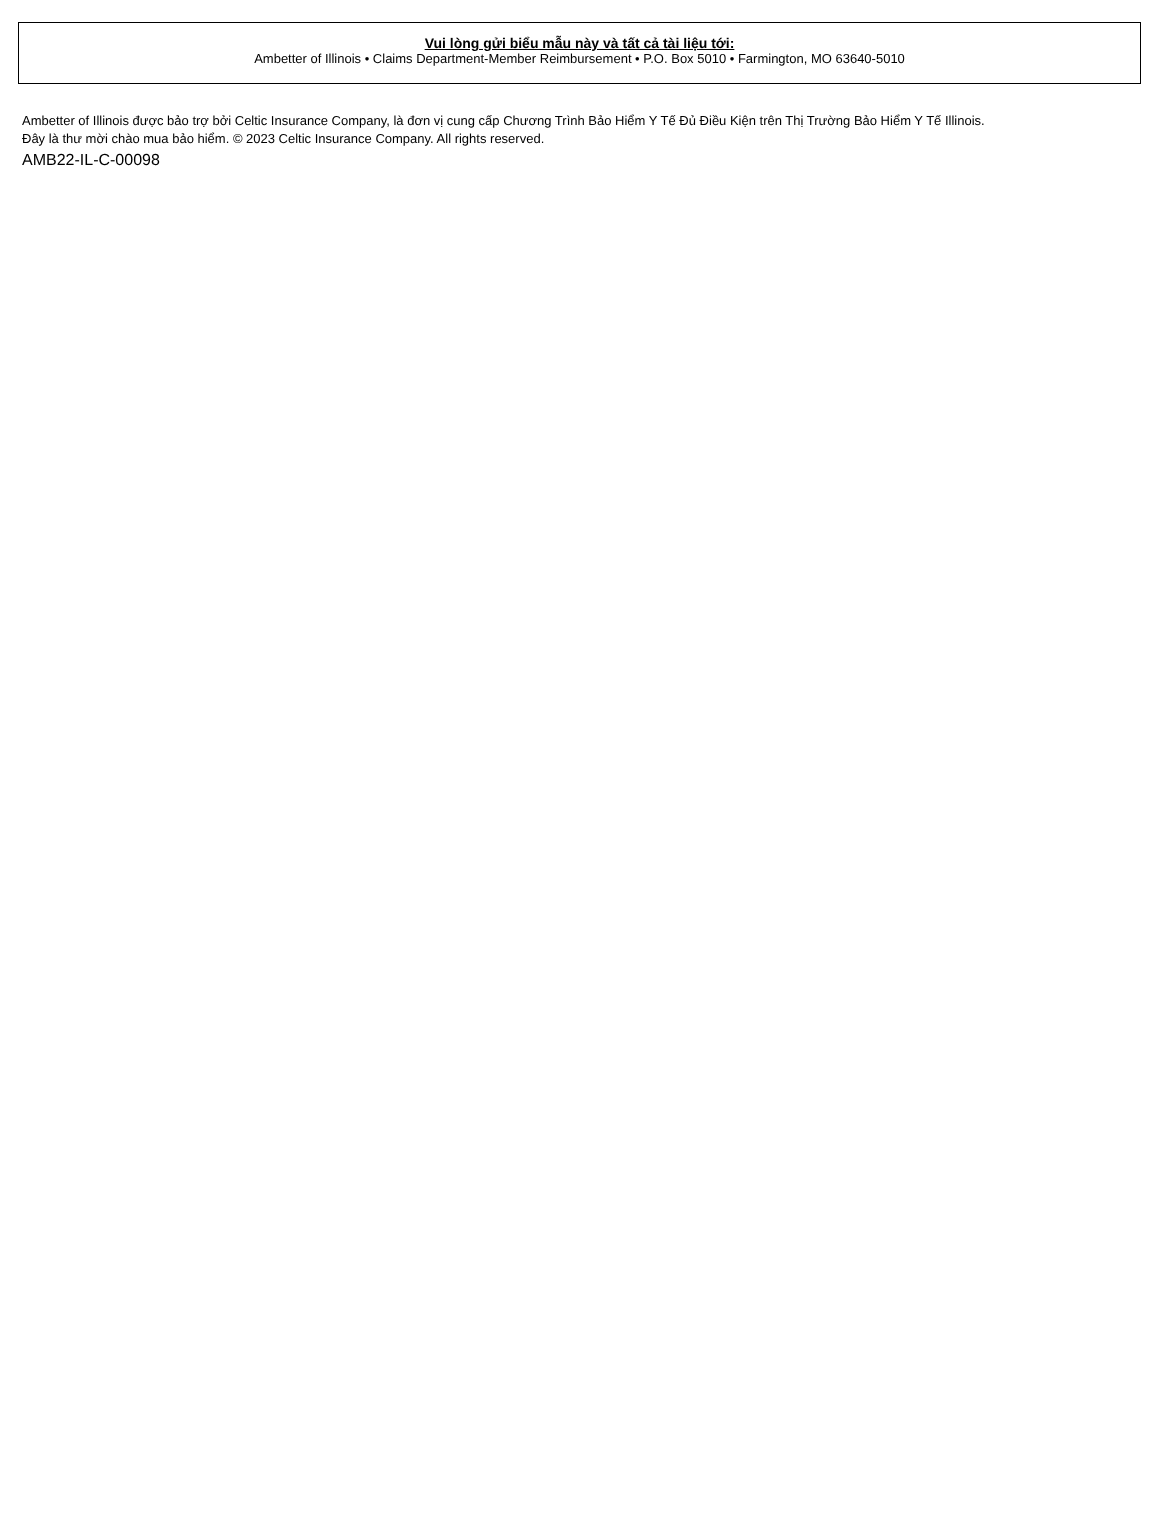Vui lòng gửi biểu mẫu này và tất cả tài liệu tới:
Ambetter of Illinois • Claims Department-Member Reimbursement • P.O. Box 5010 • Farmington, MO 63640-5010
Ambetter of Illinois được bảo trợ bởi Celtic Insurance Company, là đơn vị cung cấp Chương Trình Bảo Hiểm Y Tế Đủ Điều Kiện trên Thị Trường Bảo Hiểm Y Tế Illinois.
Đây là thư mời chào mua bảo hiểm. © 2023 Celtic Insurance Company. All rights reserved.
AMB22-IL-C-00098